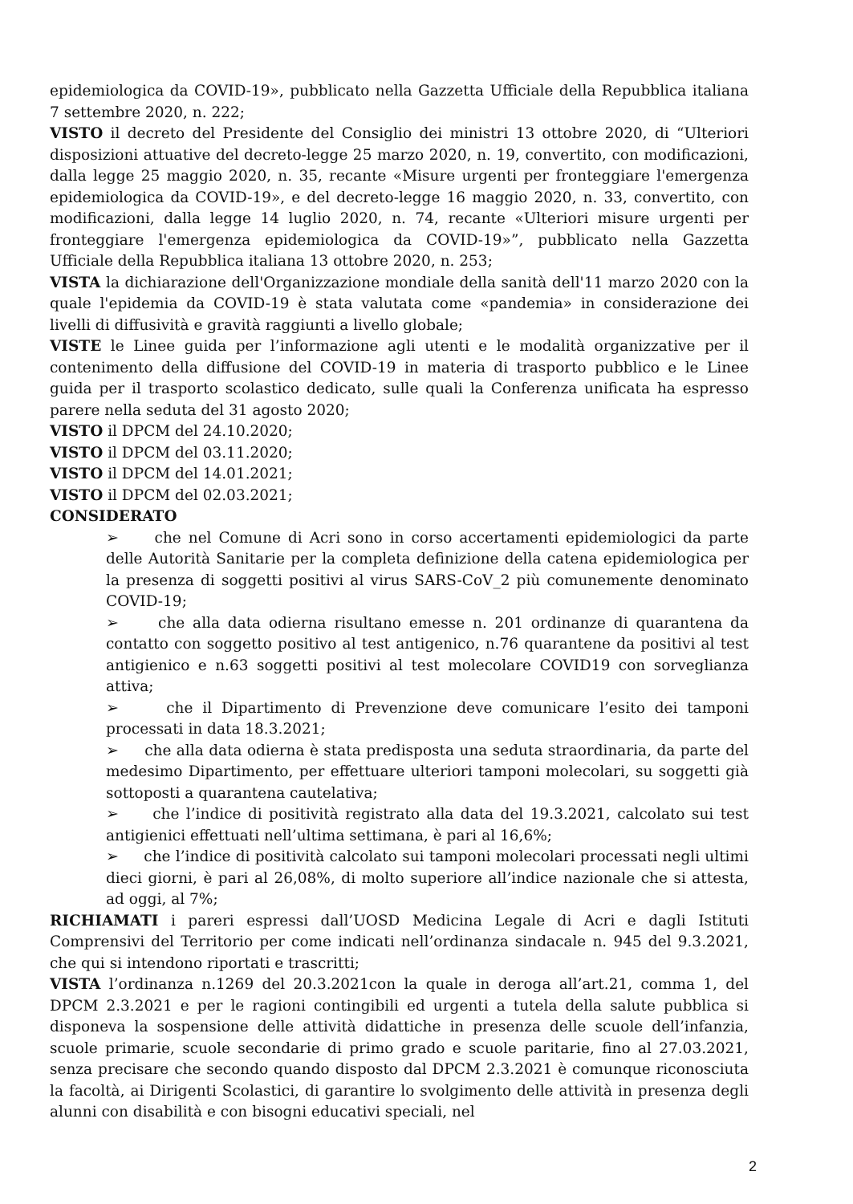epidemiologica da COVID-19», pubblicato nella Gazzetta Ufficiale della Repubblica italiana 7 settembre 2020, n. 222;
VISTO il decreto del Presidente del Consiglio dei ministri 13 ottobre 2020, di “Ulteriori disposizioni attuative del decreto-legge 25 marzo 2020, n. 19, convertito, con modificazioni, dalla legge 25 maggio 2020, n. 35, recante «Misure urgenti per fronteggiare l'emergenza epidemiologica da COVID-19», e del decreto-legge 16 maggio 2020, n. 33, convertito, con modificazioni, dalla legge 14 luglio 2020, n. 74, recante «Ulteriori misure urgenti per fronteggiare l'emergenza epidemiologica da COVID-19»”, pubblicato nella Gazzetta Ufficiale della Repubblica italiana 13 ottobre 2020, n. 253;
VISTA la dichiarazione dell'Organizzazione mondiale della sanità dell'11 marzo 2020 con la quale l'epidemia da COVID-19 è stata valutata come «pandemia» in considerazione dei livelli di diffusività e gravità raggiunti a livello globale;
VISTE le Linee guida per l’informazione agli utenti e le modalità organizzative per il contenimento della diffusione del COVID-19 in materia di trasporto pubblico e le Linee guida per il trasporto scolastico dedicato, sulle quali la Conferenza unificata ha espresso parere nella seduta del 31 agosto 2020;
VISTO il DPCM del 24.10.2020;
VISTO il DPCM del 03.11.2020;
VISTO il DPCM del 14.01.2021;
VISTO il DPCM del 02.03.2021;
CONSIDERATO
➢ che nel Comune di Acri sono in corso accertamenti epidemiologici da parte delle Autorità Sanitarie per la completa definizione della catena epidemiologica per la presenza di soggetti positivi al virus SARS-CoV_2 più comunemente denominato COVID-19;
➢ che alla data odierna risultano emesse n. 201 ordinanze di quarantena da contatto con soggetto positivo al test antigenico, n.76 quarantene da positivi al test antigienico e n.63 soggetti positivi al test molecolare COVID19 con sorveglianza attiva;
➢ che il Dipartimento di Prevenzione deve comunicare l’esito dei tamponi processati in data 18.3.2021;
➢ che alla data odierna è stata predisposta una seduta straordinaria, da parte del medesimo Dipartimento, per effettuare ulteriori tamponi molecolari, su soggetti già sottoposti a quarantena cautelativa;
➢ che l’indice di positività registrato alla data del 19.3.2021, calcolato sui test antigienici effettuati nell’ultima settimana, è pari al 16,6%;
➢ che l’indice di positività calcolato sui tamponi molecolari processati negli ultimi dieci giorni, è pari al 26,08%, di molto superiore all’indice nazionale che si attesta, ad oggi, al 7%;
RICHIAMATI i pareri espressi dall’UOSD Medicina Legale di Acri e dagli Istituti Comprensivi del Territorio per come indicati nell’ordinanza sindacale n. 945 del 9.3.2021, che qui si intendono riportati e trascritti;
VISTA l’ordinanza n.1269 del 20.3.2021con la quale in deroga all’art.21, comma 1, del DPCM 2.3.2021 e per le ragioni contingibili ed urgenti a tutela della salute pubblica si disponeva la sospensione delle attività didattiche in presenza delle scuole dell’infanzia, scuole primarie, scuole secondarie di primo grado e scuole paritarie, fino al 27.03.2021, senza precisare che secondo quando disposto dal DPCM 2.3.2021 è comunque riconosciuta la facoltà, ai Dirigenti Scolastici, di garantire lo svolgimento delle attività in presenza degli alunni con disabilità e con bisogni educativi speciali, nel
2